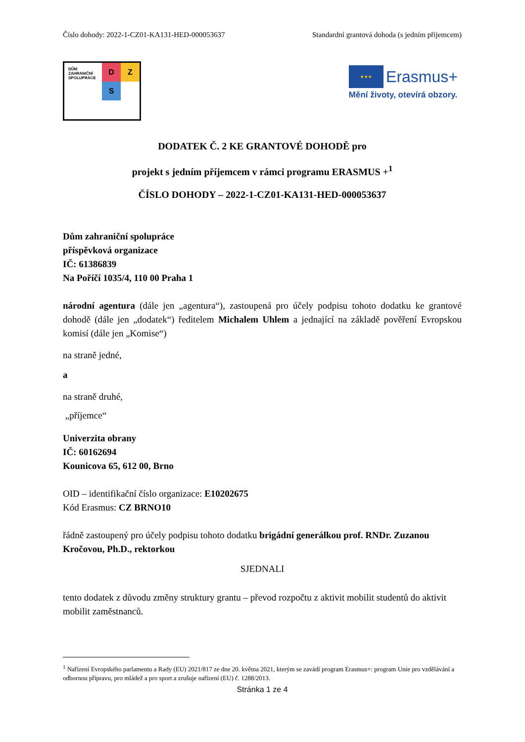Číslo dohody: 2022-1-CZ01-KA131-HED-000053637 Standardní grantová dohoda (s jedním příjemcem)
DŮM ZAHRANIČNÍ SPOLUPRÁCE
D
Z
S
★★★ Erasmus+
Mění životy, otevírá obzory.
DODATEK Č. 2 KE GRANTOVÉ DOHODĚ pro
projekt s jedním příjemcem v rámci programu ERASMUS +<sup>1</sup>
ČÍSLO DOHODY – 2022-1-CZ01-KA131-HED-000053637
Dům zahraniční spolupráce
příspěvková organizace
IČ: 61386839
Na Poříčí 1035/4, 110 00 Praha 1
národní agentura (dále jen „agentura“), zastoupená pro účely podpisu tohoto dodatku ke grantové dohodě (dále jen „dodatek“) ředitelem Michalem Uhlem a jednající na základě pověření Evropskou komisí (dále jen „Komise“)
na straně jedné,
a
na straně druhé,
„příjemce“
Univerzita obrany
IČ: 60162694
Kounicova 65, 612 00, Brno
OID – identifikační číslo organizace: E10202675
Kód Erasmus: CZ BRNO10
řádně zastoupený pro účely podpisu tohoto dodatku brigádní generálkou prof. RNDr. Zuzanou Kročovou, Ph.D., rektorkou
SJEDNALI
tento dodatek z důvodu změny struktury grantu – převod rozpočtu z aktivit mobilit studentů do aktivit mobilit zaměstnanců.
<sup>1</sup> Nařízení Evropského parlamentu a Rady (EU) 2021/817 ze dne 20. května 2021, kterým se zavádí program Erasmus+: program Unie pro vzdělávání a odbornou přípravu, pro mládež a pro sport a zrušuje nařízení (EU) č. 1288/2013.
Stránka 1 ze 4